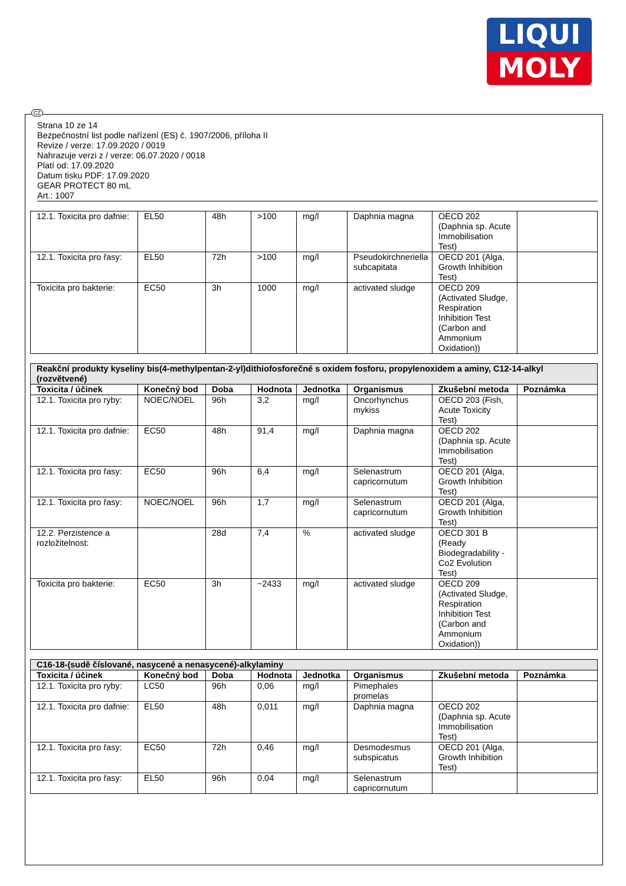LIQUI
MOLY
CZ
Strana 10 ze 14
Bezpečnostní list podle nařízení (ES) č. 1907/2006, příloha II
Revize / verze: 17.09.2020 / 0019
Nahrazuje verzi z / verze: 06.07.2020 / 0018
Platí od: 17.09.2020
Datum tisku PDF: 17.09.2020
GEAR PROTECT 80 mL
Art.: 1007
| 12.1. Toxicita pro dafnie: | EL50 | 48h | >100 | mg/l | Daphnia magna | OECD 202 (Daphnia sp. Acute Immobilisation Test) | |
| 12.1. Toxicita pro řasy: | EL50 | 72h | >100 | mg/l | Pseudokirchneriella subcapitata | OECD 201 (Alga, Growth Inhibition Test) | |
| Toxicita pro bakterie: | EC50 | 3h | 1000 | mg/l | activated sludge | OECD 209 (Activated Sludge, Respiration Inhibition Test (Carbon and Ammonium Oxidation)) | |
| Reakční produkty kyseliny bis(4-methylpentan-2-yl)dithiofosforečné s oxidem fosforu, propylenoxidem a aminy, C12-14-alkyl (rozvětvené) | | | | | | | |
| Toxicita / účinek | Konečný bod | Doba | Hodnota | Jednotka | Organismus | Zkušební metoda | Poznámka |
| 12.1. Toxicita pro ryby: | NOEC/NOEL | 96h | 3,2 | mg/l | Oncorhynchus mykiss | OECD 203 (Fish, Acute Toxicity Test) | |
| 12.1. Toxicita pro dafnie: | EC50 | 48h | 91,4 | mg/l | Daphnia magna | OECD 202 (Daphnia sp. Acute Immobilisation Test) | |
| 12.1. Toxicita pro řasy: | EC50 | 96h | 6,4 | mg/l | Selenastrum capricornutum | OECD 201 (Alga, Growth Inhibition Test) | |
| 12.1. Toxicita pro řasy: | NOEC/NOEL | 96h | 1,7 | mg/l | Selenastrum capricornutum | OECD 201 (Alga, Growth Inhibition Test) | |
| 12.2. Perzistence a rozložitelnost: | | 28d | 7,4 | % | activated sludge | OECD 301 B (Ready Biodegradability - Co2 Evolution Test) | |
| Toxicita pro bakterie: | EC50 | 3h | ~2433 | mg/l | activated sludge | OECD 209 (Activated Sludge, Respiration Inhibition Test (Carbon and Ammonium Oxidation)) | |
| C16-18-(sudě číslované, nasycené a nenasycené)-alkylaminy | | | | | | | |
| Toxicita / účinek | Konečný bod | Doba | Hodnota | Jednotka | Organismus | Zkušební metoda | Poznámka |
| 12.1. Toxicita pro ryby: | LC50 | 96h | 0,06 | mg/l | Pimephales promelas | | |
| 12.1. Toxicita pro dafnie: | EL50 | 48h | 0,011 | mg/l | Daphnia magna | OECD 202 (Daphnia sp. Acute Immobilisation Test) | |
| 12.1. Toxicita pro řasy: | EC50 | 72h | 0,46 | mg/l | Desmodesmus subspicatus | OECD 201 (Alga, Growth Inhibition Test) | |
| 12.1. Toxicita pro řasy: | EL50 | 96h | 0,04 | mg/l | Selenastrum capricornutum | | |